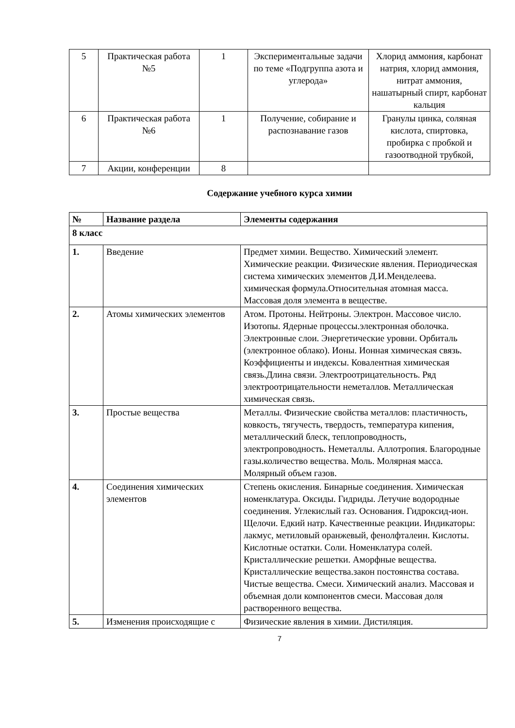| 5 | Практическая работа №5 | 1 | Экспериментальные задачи по теме «Подгруппа азота и углерода» | Хлорид аммония, карбонат натрия, хлорид аммония, нитрат аммония, нашатырный спирт, карбонат кальция |
| 6 | Практическая работа №6 | 1 | Получение, собирание и распознавание газов | Гранулы цинка, соляная кислота, спиртовка, пробирка с пробкой и газоотводной трубкой, |
| 7 | Акции, конференции | 8 | | |
Содержание учебного курса химии
| № | Название раздела | Элементы содержания |
| --- | --- | --- |
| 8 класс | | |
| 1. | Введение | Предмет химии. Вещество. Химический элемент. Химические реакции. Физические явления. Периодическая система химических элементов Д.И.Менделеева. химическая формула.Относительная атомная масса. Массовая доля элемента в веществе. |
| 2. | Атомы химических элементов | Атом. Протоны. Нейтроны. Электрон. Массовое число. Изотопы. Ядерные процессы.электронная оболочка. Электронные слои. Энергетические уровни. Орбиталь (электронное облако). Ионы. Ионная химическая связь. Коэффициенты и индексы. Ковалентная химическая связь.Длина связи. Электроотрицательность. Ряд электроотрицательности неметаллов. Металлическая химическая связь. |
| 3. | Простые вещества | Металлы. Физические свойства металлов: пластичность, ковкость, тягучесть, твердость, температура кипения, металлический блеск, теплопроводность, электропроводность. Неметаллы. Аллотропия. Благородные газы.количество вещества. Моль. Молярная масса. Молярный объем газов. |
| 4. | Соединения химических элементов | Степень окисления. Бинарные соединения. Химическая номенклатура. Оксиды. Гидриды. Летучие водородные соединения. Углекислый газ. Основания. Гидроксид-ион. Щелочи. Едкий натр. Качественные реакции. Индикаторы: лакмус, метиловый оранжевый, фенолфталеин. Кислоты. Кислотные остатки. Соли. Номенклатура солей. Кристаллические решетки. Аморфные вещества. Кристаллические вещества.закон постоянства состава. Чистые вещества. Смеси. Химический анализ. Массовая и объемная доли компонентов смеси. Массовая доля растворенного вещества. |
| 5. | Изменения происходящие с | Физические явления в химии. Дистиляция. |
7